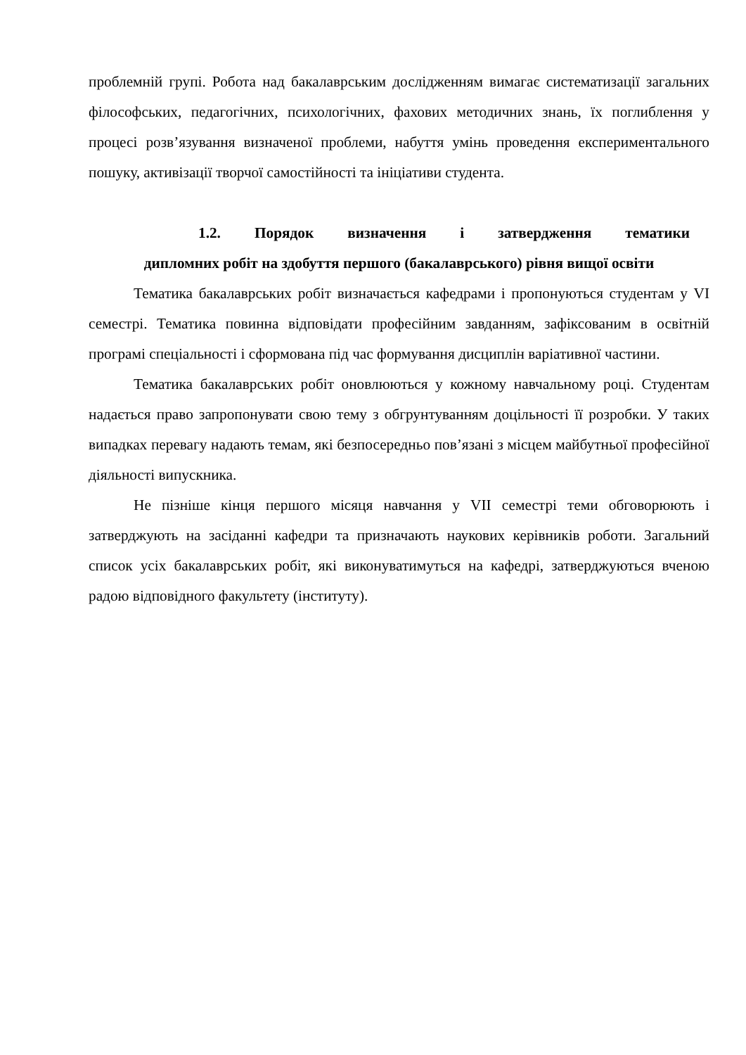проблемній групі. Робота над бакалаврським дослідженням вимагає систематизації загальних філософських, педагогічних, психологічних, фахових методичних знань, їх поглиблення у процесі розв’язування визначеної проблеми, набуття умінь проведення експериментального пошуку, активізації творчої самостійності та ініціативи студента.
1.2. Порядок визначення і затвердження тематики
дипломних робіт на здобуття першого (бакалаврського) рівня вищої освіти
Тематика бакалаврських робіт визначається кафедрами і пропонуються студентам у VI семестрі. Тематика повинна відповідати професійним завданням, зафіксованим в освітній програмі спеціальності і сформована під час формування дисциплін варіативної частини.
Тематика бакалаврських робіт оновлюються у кожному навчальному році. Студентам надається право запропонувати свою тему з обгрунтуванням доцільності її розробки. У таких випадках перевагу надають темам, які безпосередньо пов’язані з місцем майбутньої професійної діяльності випускника.
Не пізніше кінця першого місяця навчання у VII семестрі теми обговорюють і затверджують на засіданні кафедри та призначають наукових керівників роботи. Загальний список усіх бакалаврських робіт, які виконуватимуться на кафедрі, затверджуються вченою радою відповідного факультету (інституту).